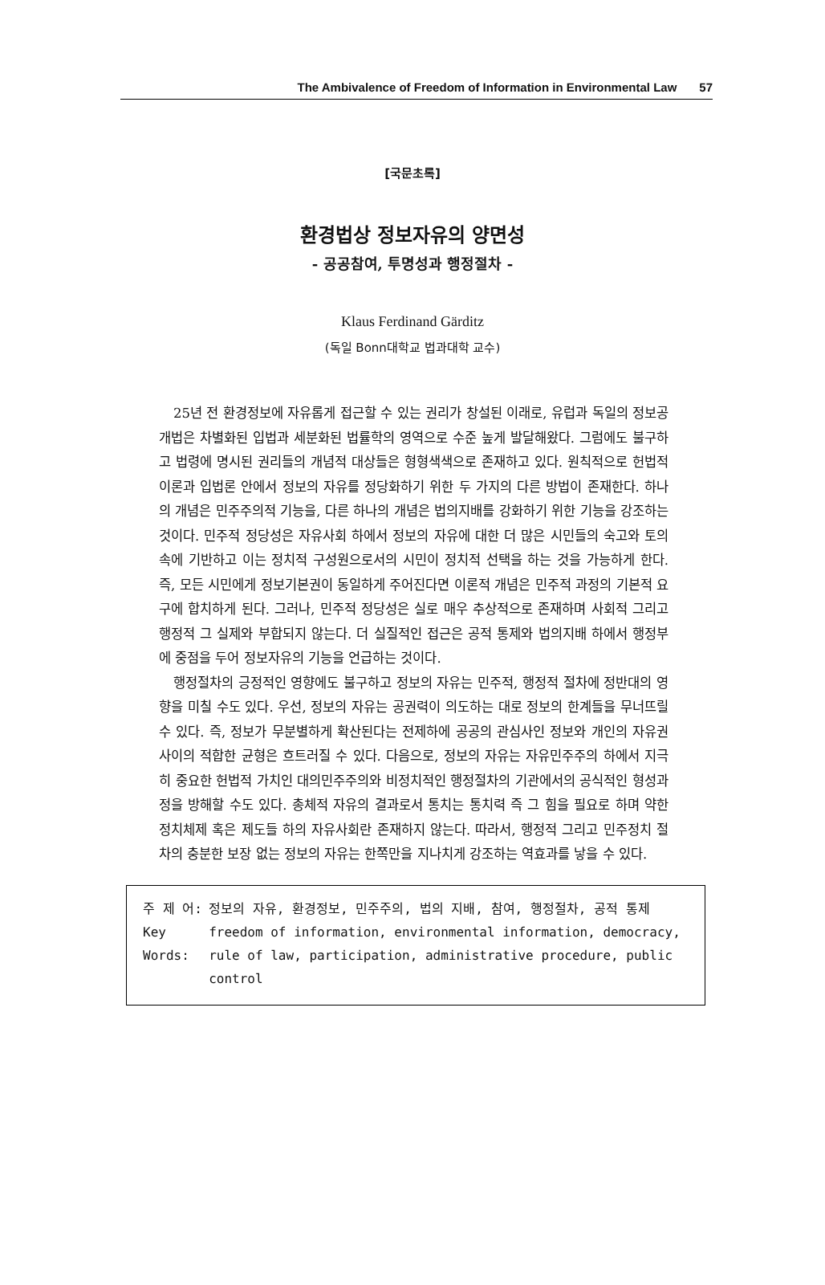The Ambivalence of Freedom of Information in Environmental Law 57
[국문초록]
환경법상 정보자유의 양면성
- 공공참여, 투명성과 행정절차 -
Klaus Ferdinand Gärditz
(독일 Bonn대학교 법과대학 교수)
25년 전 환경정보에 자유롭게 접근할 수 있는 권리가 창설된 이래로, 유럽과 독일의 정보공개법은 차별화된 입법과 세분화된 법률학의 영역으로 수준 높게 발달해왔다. 그럼에도 불구하고 법령에 명시된 권리들의 개념적 대상들은 형형색색으로 존재하고 있다. 원칙적으로 헌법적 이론과 입법론 안에서 정보의 자유를 정당화하기 위한 두 가지의 다른 방법이 존재한다. 하나의 개념은 민주주의적 기능을, 다른 하나의 개념은 법의지배를 강화하기 위한 기능을 강조하는 것이다. 민주적 정당성은 자유사회 하에서 정보의 자유에 대한 더 많은 시민들의 숙고와 토의 속에 기반하고 이는 정치적 구성원으로서의 시민이 정치적 선택을 하는 것을 가능하게 한다. 즉, 모든 시민에게 정보기본권이 동일하게 주어진다면 이론적 개념은 민주적 과정의 기본적 요구에 합치하게 된다. 그러나, 민주적 정당성은 실로 매우 추상적으로 존재하며 사회적 그리고 행정적 그 실제와 부합되지 않는다. 더 실질적인 접근은 공적 통제와 법의지배 하에서 행정부에 중점을 두어 정보자유의 기능을 언급하는 것이다.
행정절차의 긍정적인 영향에도 불구하고 정보의 자유는 민주적, 행정적 절차에 정반대의 영향을 미칠 수도 있다. 우선, 정보의 자유는 공권력이 의도하는 대로 정보의 한계들을 무너뜨릴 수 있다. 즉, 정보가 무분별하게 확산된다는 전제하에 공공의 관심사인 정보와 개인의 자유권사이의 적합한 균형은 흐트러질 수 있다. 다음으로, 정보의 자유는 자유민주주의 하에서 지극히 중요한 헌법적 가치인 대의민주주의와 비정치적인 행정절차의 기관에서의 공식적인 형성과정을 방해할 수도 있다. 총체적 자유의 결과로서 통치는 통치력 즉 그 힘을 필요로 하며 약한 정치체제 혹은 제도들 하의 자유사회란 존재하지 않는다. 따라서, 행정적 그리고 민주정치 절차의 충분한 보장 없는 정보의 자유는 한쪽만을 지나치게 강조하는 역효과를 낳을 수 있다.
| 주 제 어: | 정보의 자유, 환경정보, 민주주의, 법의 지배, 참여, 행정절차, 공적 통제 |
| Key Words: | freedom of information, environmental information, democracy, rule of law, participation, administrative procedure, public control |